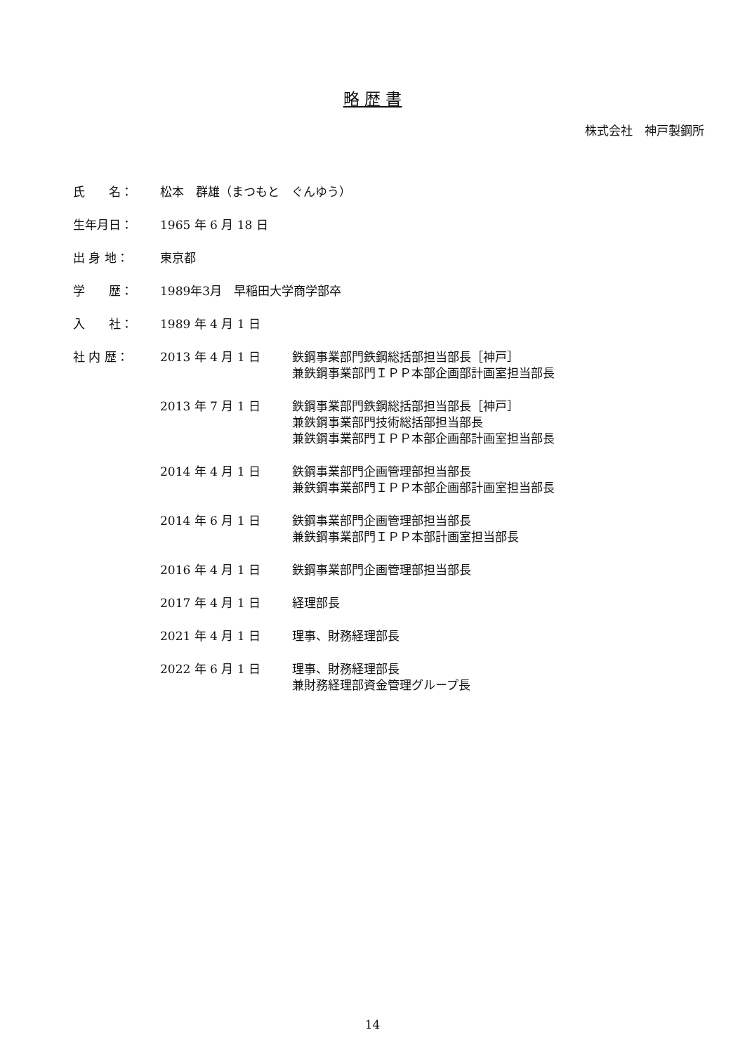略 歴 書
株式会社　神戸製鋼所
| 氏 名： | 松本 群雄（まつもと ぐんゆう） | |
| 生年月日： | 1965 年 6 月 18 日 | |
| 出 身 地： | 東京都 | |
| 学 歴： | 1989年3月 早稲田大学商学部卒 | |
| 入 社： | 1989 年 4 月 1 日 | |
| 社 内 歴： | 2013 年 4 月 1 日 | 鉄鋼事業部門鉄鋼総括部担当部長［神戸］ 兼鉄鋼事業部門ＩＰＰ本部企画部計画室担当部長 |
| | 2013 年 7 月 1 日 | 鉄鋼事業部門鉄鋼総括部担当部長［神戸］ 兼鉄鋼事業部門技術総括部担当部長 兼鉄鋼事業部門ＩＰＰ本部企画部計画室担当部長 |
| | 2014 年 4 月 1 日 | 鉄鋼事業部門企画管理部担当部長 兼鉄鋼事業部門ＩＰＰ本部企画部計画室担当部長 |
| | 2014 年 6 月 1 日 | 鉄鋼事業部門企画管理部担当部長 兼鉄鋼事業部門ＩＰＰ本部計画室担当部長 |
| | 2016 年 4 月 1 日 | 鉄鋼事業部門企画管理部担当部長 |
| | 2017 年 4 月 1 日 | 経理部長 |
| | 2021 年 4 月 1 日 | 理事、財務経理部長 |
| | 2022 年 6 月 1 日 | 理事、財務経理部長 兼財務経理部資金管理グループ長 |
14